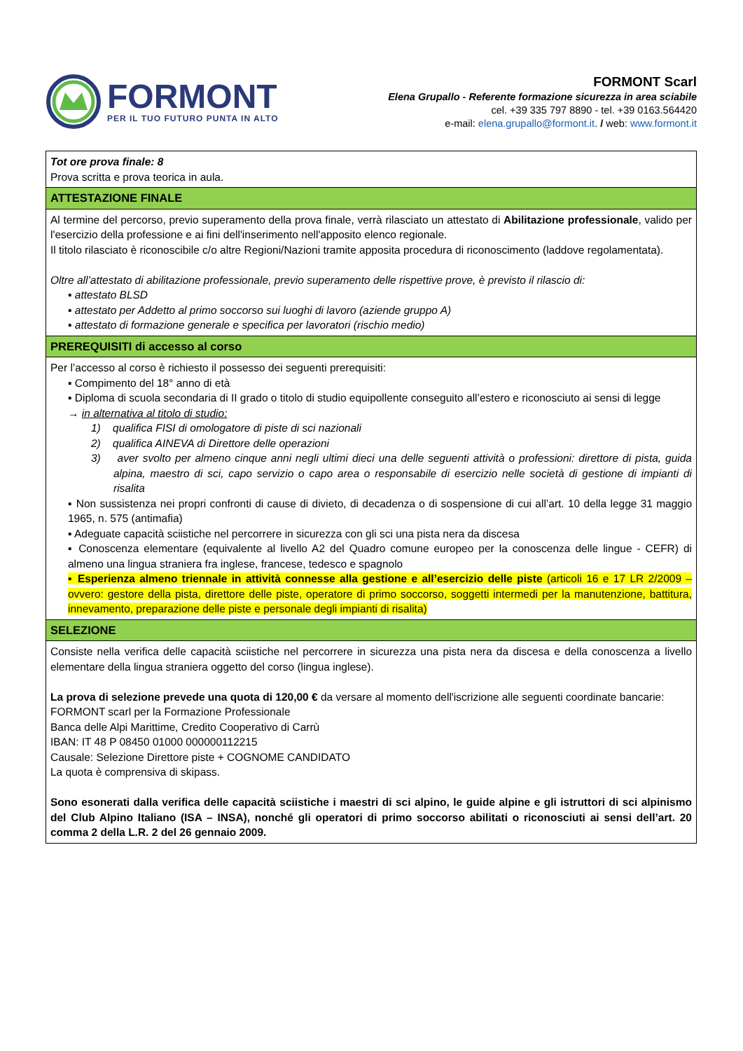FORMONT
PER IL TUO FUTURO PUNTA IN ALTO
FORMONT Scarl
Elena Grupallo - Referente formazione sicurezza in area sciabile
cel. +39 335 797 8890 - tel. +39 0163.564420
e-mail: elena.grupallo@formont.it. / web: www.formont.it
| Tot ore prova finale: 8 Prova scritta e prova teorica in aula. |
| ATTESTAZIONE FINALE |
| Al termine del percorso, previo superamento della prova finale, verrà rilasciato un attestato di Abilitazione professionale , valido per l'esercizio della professione e ai fini dell'inserimento nell'apposito elenco regionale. Il titolo rilasciato è riconoscibile c/o altre Regioni/Nazioni tramite apposita procedura di riconoscimento (laddove regolamentata). Oltre all’attestato di abilitazione professionale, previo superamento delle rispettive prove, è previsto il rilascio di: ▪ attestato BLSD ▪ attestato per Addetto al primo soccorso sui luoghi di lavoro (aziende gruppo A) ▪ attestato di formazione generale e specifica per lavoratori (rischio medio) |
| PREREQUISITI di accesso al corso |
| Per l’accesso al corso è richiesto il possesso dei seguenti prerequisiti: ▪ Compimento del 18° anno di età ▪ Diploma di scuola secondaria di II grado o titolo di studio equipollente conseguito all’estero e riconosciuto ai sensi di legge → in alternativa al titolo di studio: 1) qualifica FISI di omologatore di piste di sci nazionali 2) qualifica AINEVA di Direttore delle operazioni 3) aver svolto per almeno cinque anni negli ultimi dieci una delle seguenti attività o professioni: direttore di pista, guida alpina, maestro di sci, capo servizio o capo area o responsabile di esercizio nelle società di gestione di impianti di risalita ▪ Non sussistenza nei propri confronti di cause di divieto, di decadenza o di sospensione di cui all’art. 10 della legge 31 maggio 1965, n. 575 (antimafia) ▪ Adeguate capacità sciistiche nel percorrere in sicurezza con gli sci una pista nera da discesa ▪ Conoscenza elementare (equivalente al livello A2 del Quadro comune europeo per la conoscenza delle lingue - CEFR) di almeno una lingua straniera fra inglese, francese, tedesco e spagnolo ▪ Esperienza almeno triennale in attività connesse alla gestione e all’esercizio delle piste (articoli 16 e 17 LR 2/2009 – ovvero: gestore della pista, direttore delle piste, operatore di primo soccorso, soggetti intermedi per la manutenzione, battitura, innevamento, preparazione delle piste e personale degli impianti di risalita) |
| SELEZIONE |
| Consiste nella verifica delle capacità sciistiche nel percorrere in sicurezza una pista nera da discesa e della conoscenza a livello elementare della lingua straniera oggetto del corso (lingua inglese). La prova di selezione prevede una quota di 120,00 € da versare al momento dell'iscrizione alle seguenti coordinate bancarie: FORMONT scarl per la Formazione Professionale Banca delle Alpi Marittime, Credito Cooperativo di Carrù IBAN: IT 48 P 08450 01000 000000112215 Causale: Selezione Direttore piste + COGNOME CANDIDATO La quota è comprensiva di skipass. Sono esonerati dalla verifica delle capacità sciistiche i maestri di sci alpino, le guide alpine e gli istruttori di sci alpinismo del Club Alpino Italiano (ISA – INSA), nonché gli operatori di primo soccorso abilitati o riconosciuti ai sensi dell’art. 20 comma 2 della L.R. 2 del 26 gennaio 2009. |